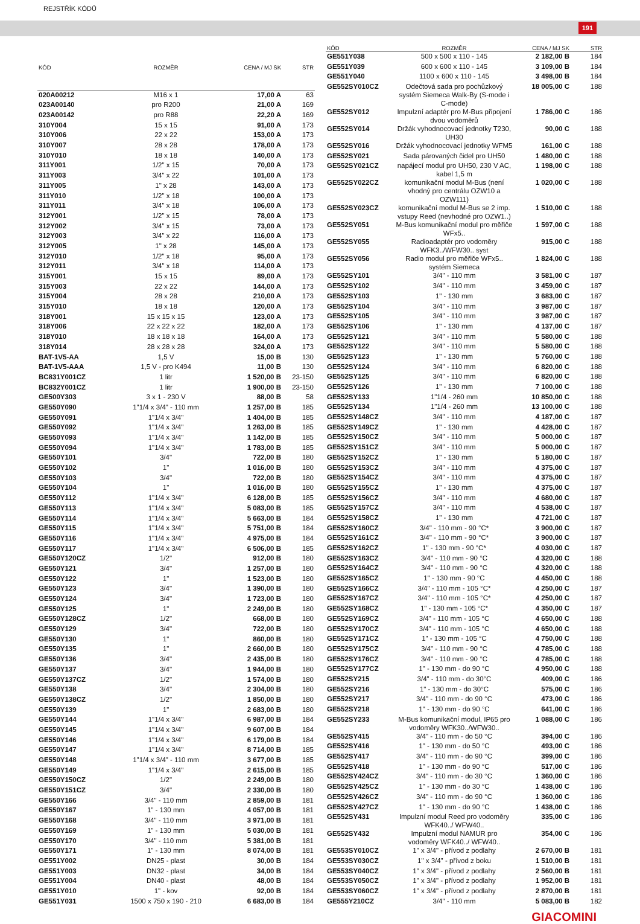REJSTŘÍK KÓDŮ
191
| KÓD | ROZMĚR | CENA / MJ SK | STR |
| --- | --- | --- | --- |
| 020A00212 | M16 x 1 | 17,00 A | 63 |
| 023A00140 | pro R200 | 21,00 A | 169 |
| 023A00142 | pro R88 | 22,20 A | 169 |
| 310Y004 | 15 x 15 | 91,00 A | 173 |
| 310Y006 | 22 x 22 | 153,00 A | 173 |
| 310Y007 | 28 x 28 | 178,00 A | 173 |
| 310Y010 | 18 x 18 | 140,00 A | 173 |
| 311Y001 | 1/2" x 15 | 70,00 A | 173 |
| 311Y003 | 3/4" x 22 | 101,00 A | 173 |
| 311Y005 | 1" x 28 | 143,00 A | 173 |
| 311Y010 | 1/2" x 18 | 100,00 A | 173 |
| 311Y011 | 3/4" x 18 | 106,00 A | 173 |
| 312Y001 | 1/2" x 15 | 78,00 A | 173 |
| 312Y002 | 3/4" x 15 | 73,00 A | 173 |
| 312Y003 | 3/4" x 22 | 116,00 A | 173 |
| 312Y005 | 1" x 28 | 145,00 A | 173 |
| 312Y010 | 1/2" x 18 | 95,00 A | 173 |
| 312Y011 | 3/4" x 18 | 114,00 A | 173 |
| 315Y001 | 15 x 15 | 89,00 A | 173 |
| 315Y003 | 22 x 22 | 144,00 A | 173 |
| 315Y004 | 28 x 28 | 210,00 A | 173 |
| 315Y010 | 18 x 18 | 120,00 A | 173 |
| 318Y001 | 15 x 15 x 15 | 123,00 A | 173 |
| 318Y006 | 22 x 22 x 22 | 182,00 A | 173 |
| 318Y010 | 18 x 18 x 18 | 164,00 A | 173 |
| 318Y014 | 28 x 28 x 28 | 324,00 A | 173 |
| BAT-1V5-AA | 1,5 V | 15,00 B | 130 |
| BAT-1V5-AAA | 1,5 V - pro K494 | 11,00 B | 130 |
| BC831Y001CZ | 1 litr | 1 520,00 B | 23-150 |
| BC832Y001CZ | 1 litr | 1 900,00 B | 23-150 |
| GE500Y303 | 3 x 1 - 230 V | 88,00 B | 58 |
| GE550Y090 | 1"1/4 x 3/4" - 110 mm | 1 257,00 B | 185 |
| GE550Y091 | 1"1/4 x 3/4" | 1 404,00 B | 185 |
| GE550Y092 | 1"1/4 x 3/4" | 1 263,00 B | 185 |
| GE550Y093 | 1"1/4 x 3/4" | 1 142,00 B | 185 |
| GE550Y094 | 1"1/4 x 3/4" | 1 783,00 B | 185 |
| GE550Y101 | 3/4" | 722,00 B | 180 |
| GE550Y102 | 1" | 1 016,00 B | 180 |
| GE550Y103 | 3/4" | 722,00 B | 180 |
| GE550Y104 | 1" | 1 016,00 B | 180 |
| GE550Y112 | 1"1/4 x 3/4" | 6 128,00 B | 185 |
| GE550Y113 | 1"1/4 x 3/4" | 5 083,00 B | 185 |
| GE550Y114 | 1"1/4 x 3/4" | 5 663,00 B | 184 |
| GE550Y115 | 1"1/4 x 3/4" | 5 751,00 B | 184 |
| GE550Y116 | 1"1/4 x 3/4" | 4 975,00 B | 184 |
| GE550Y117 | 1"1/4 x 3/4" | 6 506,00 B | 185 |
| GE550Y120CZ | 1/2" | 912,00 B | 180 |
| GE550Y121 | 3/4" | 1 257,00 B | 180 |
| GE550Y122 | 1" | 1 523,00 B | 180 |
| GE550Y123 | 3/4" | 1 390,00 B | 180 |
| GE550Y124 | 3/4" | 1 723,00 B | 180 |
| GE550Y125 | 1" | 2 249,00 B | 180 |
| GE550Y128CZ | 1/2" | 668,00 B | 180 |
| GE550Y129 | 3/4" | 722,00 B | 180 |
| GE550Y130 | 1" | 860,00 B | 180 |
| GE550Y135 | 1" | 2 660,00 B | 180 |
| GE550Y136 | 3/4" | 2 435,00 B | 180 |
| GE550Y137 | 3/4" | 1 944,00 B | 180 |
| GE550Y137CZ | 1/2" | 1 574,00 B | 180 |
| GE550Y138 | 3/4" | 2 304,00 B | 180 |
| GE550Y138CZ | 1/2" | 1 850,00 B | 180 |
| GE550Y139 | 1" | 2 683,00 B | 180 |
| GE550Y144 | 1"1/4 x 3/4" | 6 987,00 B | 184 |
| GE550Y145 | 1"1/4 x 3/4" | 9 607,00 B | 184 |
| GE550Y146 | 1"1/4 x 3/4" | 6 179,00 B | 184 |
| GE550Y147 | 1"1/4 x 3/4" | 8 714,00 B | 185 |
| GE550Y148 | 1"1/4 x 3/4" - 110 mm | 3 677,00 B | 185 |
| GE550Y149 | 1"1/4 x 3/4" | 2 615,00 B | 185 |
| GE550Y150CZ | 1/2" | 2 249,00 B | 180 |
| GE550Y151CZ | 3/4" | 2 330,00 B | 180 |
| GE550Y166 | 3/4" - 110 mm | 2 859,00 B | 181 |
| GE550Y167 | 1" - 130 mm | 4 057,00 B | 181 |
| GE550Y168 | 3/4" - 110 mm | 3 971,00 B | 181 |
| GE550Y169 | 1" - 130 mm | 5 030,00 B | 181 |
| GE550Y170 | 3/4" - 110 mm | 5 381,00 B | 181 |
| GE550Y171 | 1" - 130 mm | 8 074,00 B | 181 |
| GE551Y002 | DN25 - plast | 30,00 B | 184 |
| GE551Y003 | DN32 - plast | 34,00 B | 184 |
| GE551Y004 | DN40 - plast | 48,00 B | 184 |
| GE551Y010 | 1" - kov | 92,00 B | 184 |
| GE551Y031 | 1500 x 750 x 190 - 210 | 6 683,00 B | 184 |
| KÓD | ROZMĚR | CENA / MJ SK | STR |
| --- | --- | --- | --- |
| GE551Y038 | 500 x 500 x 110 - 145 | 2 182,00 B | 184 |
| GE551Y039 | 600 x 600 x 110 - 145 | 3 109,00 B | 184 |
| GE551Y040 | 1100 x 600 x 110 - 145 | 3 498,00 B | 184 |
| GE552SY010CZ | Odečtová sada pro pochůzkový systém Siemeca Walk-By (S-mode i C-mode) | 18 005,00 C | 188 |
| GE552SY012 | Impulzní adaptér pro M-Bus připojení dvou vodoměrů | 1 786,00 C | 186 |
| GE552SY014 | Držák vyhodnocovací jednotky T230, UH30 | 90,00 C | 188 |
| GE552SY016 | Držák vyhodnocovací jednotky WFM5 | 161,00 C | 188 |
| GE552SY021 | Sada párovaných čidel pro UH50 | 1 480,00 C | 188 |
| GE552SY021CZ | napájecí modul pro UH50, 230 V AC, kabel 1,5 m | 1 198,00 C | 188 |
| GE552SY022CZ | komunikační modul M-Bus (není vhodný pro centrálu OZW10 a OZW111) | 1 020,00 C | 188 |
| GE552SY023CZ | komunikační modul M-Bus se 2 imp. vstupy Reed (nevhodné pro OZW1..) | 1 510,00 C | 188 |
| GE552SY051 | M-Bus komunikační modul pro měřiče WFx5.. | 1 597,00 C | 188 |
| GE552SY055 | Radioadaptér pro vodoměry WFK3../WFW30.. syst | 915,00 C | 188 |
| GE552SY056 | Radio modul pro měřiče WFx5.. systém Siemeca | 1 824,00 C | 188 |
| GE552SY101 | 3/4" - 110 mm | 3 581,00 C | 187 |
| GE552SY102 | 3/4" - 110 mm | 3 459,00 C | 187 |
| GE552SY103 | 1" - 130 mm | 3 683,00 C | 187 |
| GE552SY104 | 3/4" - 110 mm | 3 987,00 C | 187 |
| GE552SY105 | 3/4" - 110 mm | 3 987,00 C | 187 |
| GE552SY106 | 1" - 130 mm | 4 137,00 C | 187 |
| GE552SY121 | 3/4" - 110 mm | 5 580,00 C | 188 |
| GE552SY122 | 3/4" - 110 mm | 5 580,00 C | 188 |
| GE552SY123 | 1" - 130 mm | 5 760,00 C | 188 |
| GE552SY124 | 3/4" - 110 mm | 6 820,00 C | 188 |
| GE552SY125 | 3/4" - 110 mm | 6 820,00 C | 188 |
| GE552SY126 | 1" - 130 mm | 7 100,00 C | 188 |
| GE552SY133 | 1"1/4 - 260 mm | 10 850,00 C | 188 |
| GE552SY134 | 1"1/4 - 260 mm | 13 100,00 C | 188 |
| GE552SY148CZ | 3/4" - 110 mm | 4 187,00 C | 187 |
| GE552SY149CZ | 1" - 130 mm | 4 428,00 C | 187 |
| GE552SY150CZ | 3/4" - 110 mm | 5 000,00 C | 187 |
| GE552SY151CZ | 3/4" - 110 mm | 5 000,00 C | 187 |
| GE552SY152CZ | 1" - 130 mm | 5 180,00 C | 187 |
| GE552SY153CZ | 3/4" - 110 mm | 4 375,00 C | 187 |
| GE552SY154CZ | 3/4" - 110 mm | 4 375,00 C | 187 |
| GE552SY155CZ | 1" - 130 mm | 4 375,00 C | 187 |
| GE552SY156CZ | 3/4" - 110 mm | 4 680,00 C | 187 |
| GE552SY157CZ | 3/4" - 110 mm | 4 538,00 C | 187 |
| GE552SY158CZ | 1" - 130 mm | 4 721,00 C | 187 |
| GE552SY160CZ | 3/4" - 110 mm - 90 °C* | 3 900,00 C | 187 |
| GE552SY161CZ | 3/4" - 110 mm - 90 °C* | 3 900,00 C | 187 |
| GE552SY162CZ | 1" - 130 mm - 90 °C* | 4 030,00 C | 187 |
| GE552SY163CZ | 3/4" - 110 mm - 90 °C | 4 320,00 C | 188 |
| GE552SY164CZ | 3/4" - 110 mm - 90 °C | 4 320,00 C | 188 |
| GE552SY165CZ | 1" - 130 mm - 90 °C | 4 450,00 C | 188 |
| GE552SY166CZ | 3/4" - 110 mm - 105 °C* | 4 250,00 C | 187 |
| GE552SY167CZ | 3/4" - 110 mm - 105 °C* | 4 250,00 C | 187 |
| GE552SY168CZ | 1" - 130 mm - 105 °C* | 4 350,00 C | 187 |
| GE552SY169CZ | 3/4" - 110 mm - 105 °C | 4 650,00 C | 188 |
| GE552SY170CZ | 3/4" - 110 mm - 105 °C | 4 650,00 C | 188 |
| GE552SY171CZ | 1" - 130 mm - 105 °C | 4 750,00 C | 188 |
| GE552SY175CZ | 3/4" - 110 mm - 90 °C | 4 785,00 C | 188 |
| GE552SY176CZ | 3/4" - 110 mm - 90 °C | 4 785,00 C | 188 |
| GE552SY177CZ | 1" - 130 mm - do 90 °C | 4 950,00 C | 188 |
| GE552SY215 | 3/4" - 110 mm - do 30°C | 409,00 C | 186 |
| GE552SY216 | 1" - 130 mm - do 30°C | 575,00 C | 186 |
| GE552SY217 | 3/4" - 110 mm - do 90 °C | 473,00 C | 186 |
| GE552SY218 | 1" - 130 mm - do 90 °C | 641,00 C | 186 |
| GE552SY233 | M-Bus komunikační modul, IP65 pro vodoměry WFK30../WFW30.. | 1 088,00 C | 186 |
| GE552SY415 | 3/4" - 110 mm - do 50 °C | 394,00 C | 186 |
| GE552SY416 | 1" - 130 mm - do 50 °C | 493,00 C | 186 |
| GE552SY417 | 3/4" - 110 mm - do 90 °C | 399,00 C | 186 |
| GE552SY418 | 1" - 130 mm - do 90 °C | 517,00 C | 186 |
| GE552SY424CZ | 3/4" - 110 mm - do 30 °C | 1 360,00 C | 186 |
| GE552SY425CZ | 1" - 130 mm - do 30 °C | 1 438,00 C | 186 |
| GE552SY426CZ | 3/4" - 110 mm - do 90 °C | 1 360,00 C | 186 |
| GE552SY427CZ | 1" - 130 mm - do 90 °C | 1 438,00 C | 186 |
| GE552SY431 | Impulzní modul Reed pro vodoměry WFK40../ WFW40.. | 335,00 C | 186 |
| GE552SY432 | Impulzní modul NAMUR pro vodoměry WFK40../ WFW40.. | 354,00 C | 186 |
| GE553SY010CZ | 1" x 3/4" - přívod z podlahy | 2 670,00 B | 181 |
| GE553SY030CZ | 1" x 3/4" - přívod z boku | 1 510,00 B | 181 |
| GE553SY040CZ | 1" x 3/4" - přívod z podlahy | 2 560,00 B | 181 |
| GE553SY050CZ | 1" x 3/4" - přívod z podlahy | 1 952,00 B | 181 |
| GE553SY060CZ | 1" x 3/4" - přívod z podlahy | 2 870,00 B | 181 |
| GE555Y210CZ | 3/4" - 110 mm | 5 083,00 B | 182 |
GIACOMINI